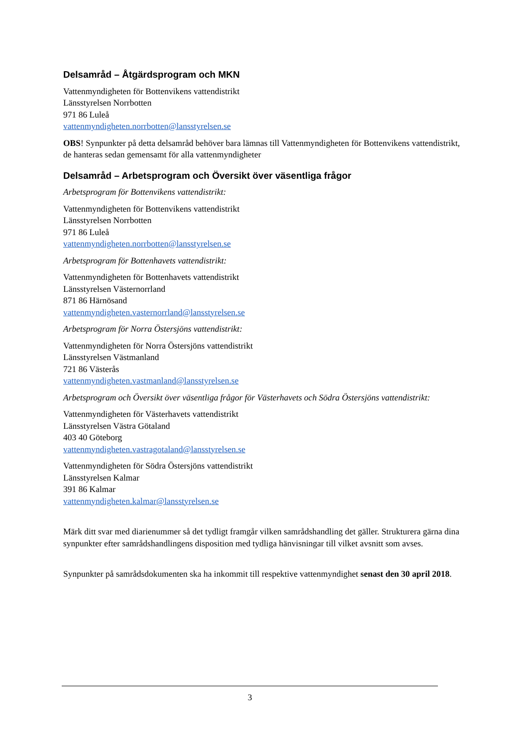Delsamråd – Åtgärdsprogram och MKN
Vattenmyndigheten för Bottenvikens vattendistrikt
Länsstyrelsen Norrbotten
971 86 Luleå
vattenmyndigheten.norrbotten@lansstyrelsen.se
OBS! Synpunkter på detta delsamråd behöver bara lämnas till Vattenmyndigheten för Bottenvikens vattendistrikt, de hanteras sedan gemensamt för alla vattenmyndigheter
Delsamråd – Arbetsprogram och Översikt över väsentliga frågor
Arbetsprogram för Bottenvikens vattendistrikt:
Vattenmyndigheten för Bottenvikens vattendistrikt
Länsstyrelsen Norrbotten
971 86 Luleå
vattenmyndigheten.norrbotten@lansstyrelsen.se
Arbetsprogram för Bottenhavets vattendistrikt:
Vattenmyndigheten för Bottenhavets vattendistrikt
Länsstyrelsen Västernorrland
871 86 Härnösand
vattenmyndigheten.vasternorrland@lansstyrelsen.se
Arbetsprogram för Norra Östersjöns vattendistrikt:
Vattenmyndigheten för Norra Östersjöns vattendistrikt
Länsstyrelsen Västmanland
721 86 Västerås
vattenmyndigheten.vastmanland@lansstyrelsen.se
Arbetsprogram och Översikt över väsentliga frågor för Västerhavets och Södra Östersjöns vattendistrikt:
Vattenmyndigheten för Västerhavets vattendistrikt
Länsstyrelsen Västra Götaland
403 40 Göteborg
vattenmyndigheten.vastragotaland@lansstyrelsen.se
Vattenmyndigheten för Södra Östersjöns vattendistrikt
Länsstyrelsen Kalmar
391 86 Kalmar
vattenmyndigheten.kalmar@lansstyrelsen.se
Märk ditt svar med diarienummer så det tydligt framgår vilken samrådshandling det gäller. Strukturera gärna dina synpunkter efter samrådshandlingens disposition med tydliga hänvisningar till vilket avsnitt som avses.
Synpunkter på samrådsdokumenten ska ha inkommit till respektive vattenmyndighet senast den 30 april 2018.
3